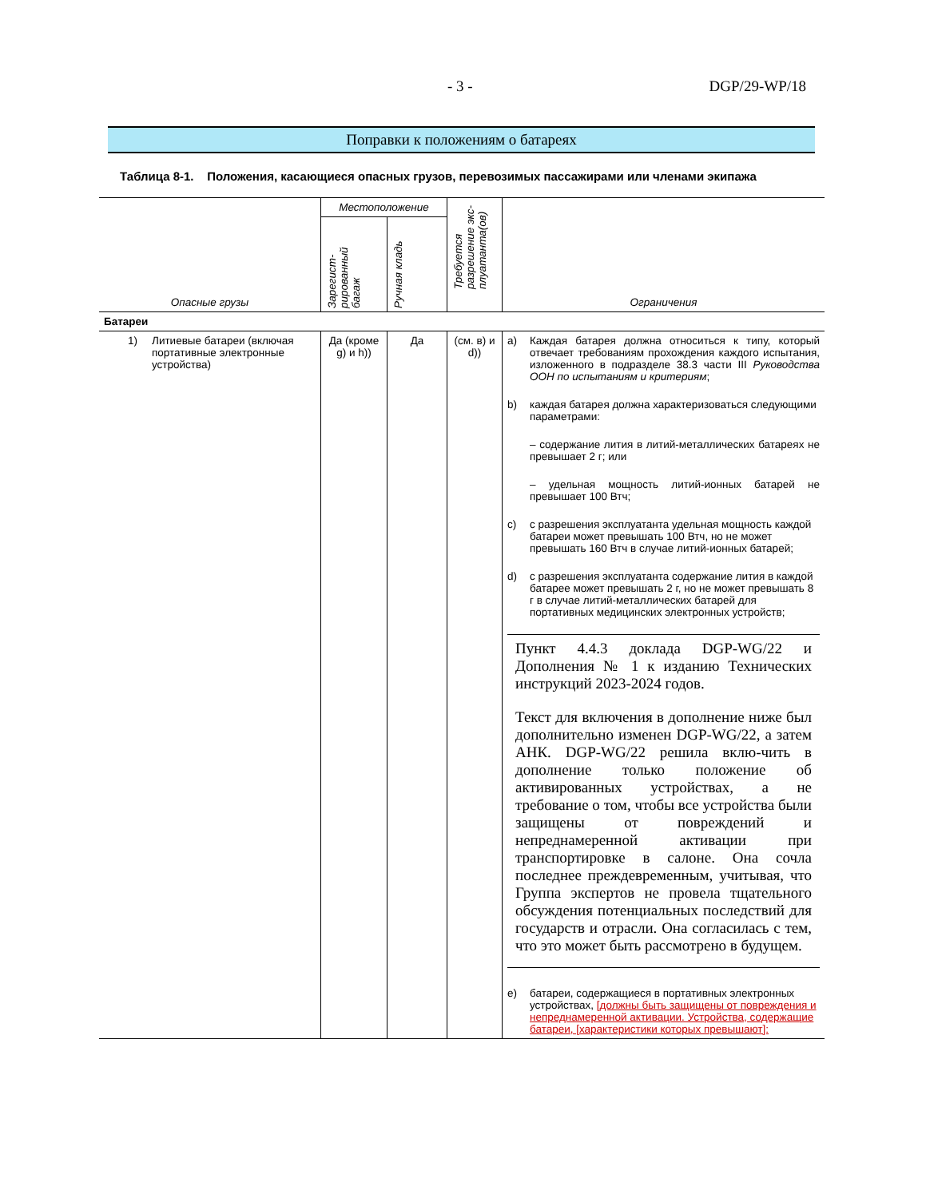- 3 - DGP/29-WP/18
Поправки к положениям о батареях
Таблица 8-1. Положения, касающиеся опасных грузов, перевозимых пассажирами или членами экипажа
| Опасные грузы | Местоположение | | Требуется разрешение экс-плуатанта(ов) | Ограничения |
| --- | --- | --- | --- | --- |
| | Зарегист-рированный багаж | Ручная кладь | | |
| Батареи | | | | |
| 1) Литиевые батареи (включая портативные электронные устройства) | Да (кроме g) и h)) | Да | (см. в) и d)) | a) Каждая батарея должна относиться к типу, который отвечает требованиям прохождения каждого испытания, изложенного в подразделе 38.3 части III Руководства ООН по испытаниям и критериям ; b) каждая батарея должна характеризоваться следующими параметрами: – содержание лития в литий-металлических батареях не превышает 2 г; или – удельная мощность литий-ионных батарей не превышает 100 Втч; c) с разрешения эксплуатанта удельная мощность каждой батареи может превышать 100 Втч, но не может превышать 160 Втч в случае литий-ионных батарей; d) с разрешения эксплуатанта содержание лития в каждой батарее может превышать 2 г, но не может превышать 8 г в случае литий-металлических батарей для портативных медицинских электронных устройств; Пункт 4.4.3 доклада DGP-WG/22 и Дополнения № 1 к изданию Технических инструкций 2023-2024 годов. Текст для включения в дополнение ниже был дополнительно изменен DGP-WG/22, а затем АНК. DGP-WG/22 решила вклю-чить в дополнение только положение об активированных устройствах, а не требование о том, чтобы все устройства были защищены от повреждений и непреднамеренной активации при транспортировке в салоне. Она сочла последнее преждевременным, учитывая, что Группа экспертов не провела тщательного обсуждения потенциальных последствий для государств и отрасли. Она согласилась с тем, что это может быть рассмотрено в будущем. e) батареи, содержащиеся в портативных электронных устройствах, [должны быть защищены от повреждения и непреднамеренной активации. Устройства, содержащие батареи, [характеристики которых превышают]: |